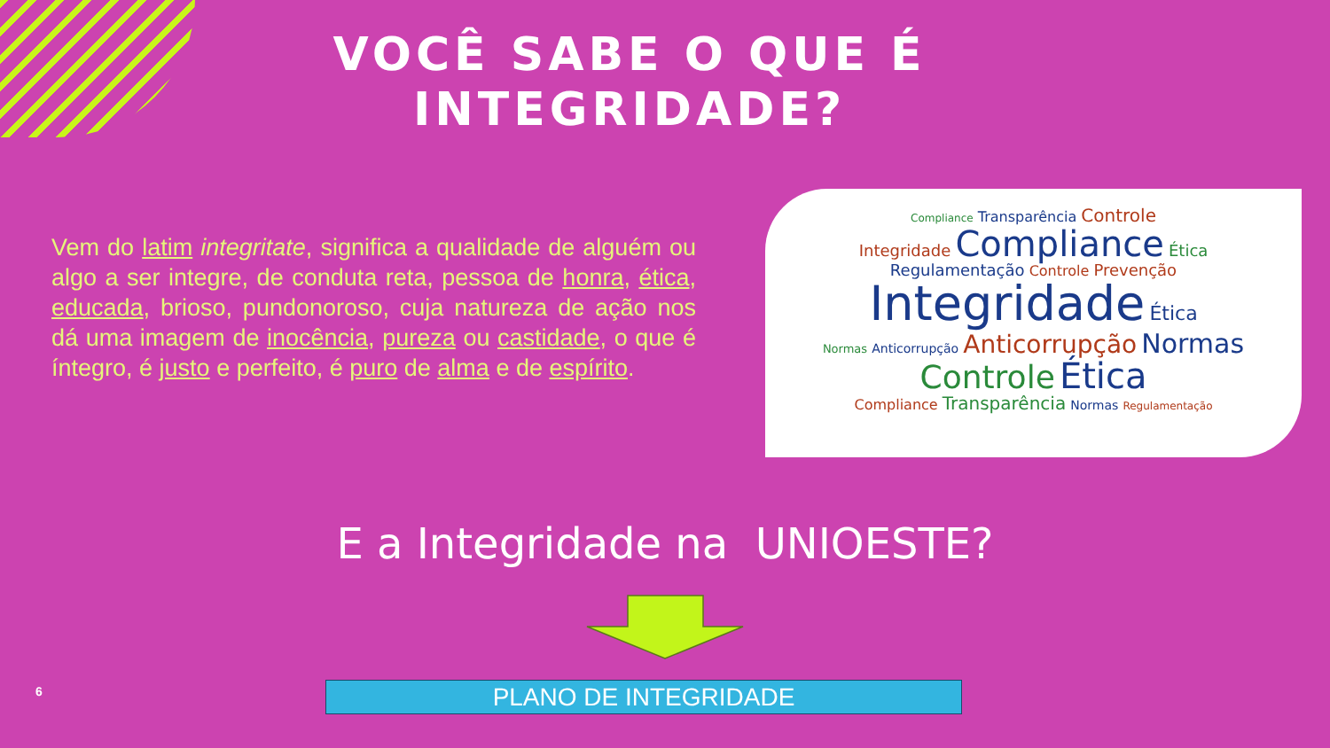VOCÊ SABE O QUE É INTEGRIDADE?
Vem do latim integritate, significa a qualidade de alguém ou algo a ser integre, de conduta reta, pessoa de honra, ética, educada, brioso, pundonoroso, cuja natureza de ação nos dá uma imagem de inocência, pureza ou castidade, o que é íntegro, é justo e perfeito, é puro de alma e de espírito.
Compliance Transparência Controle
Integridade Compliance Ética
Regulamentação Controle Prevenção
Integridade Ética
Normas Anticorrupção Anticorrupção Normas
Controle Ética
Compliance Transparência Normas Regulamentação
E a Integridade na UNIOESTE?
PLANO DE INTEGRIDADE
6